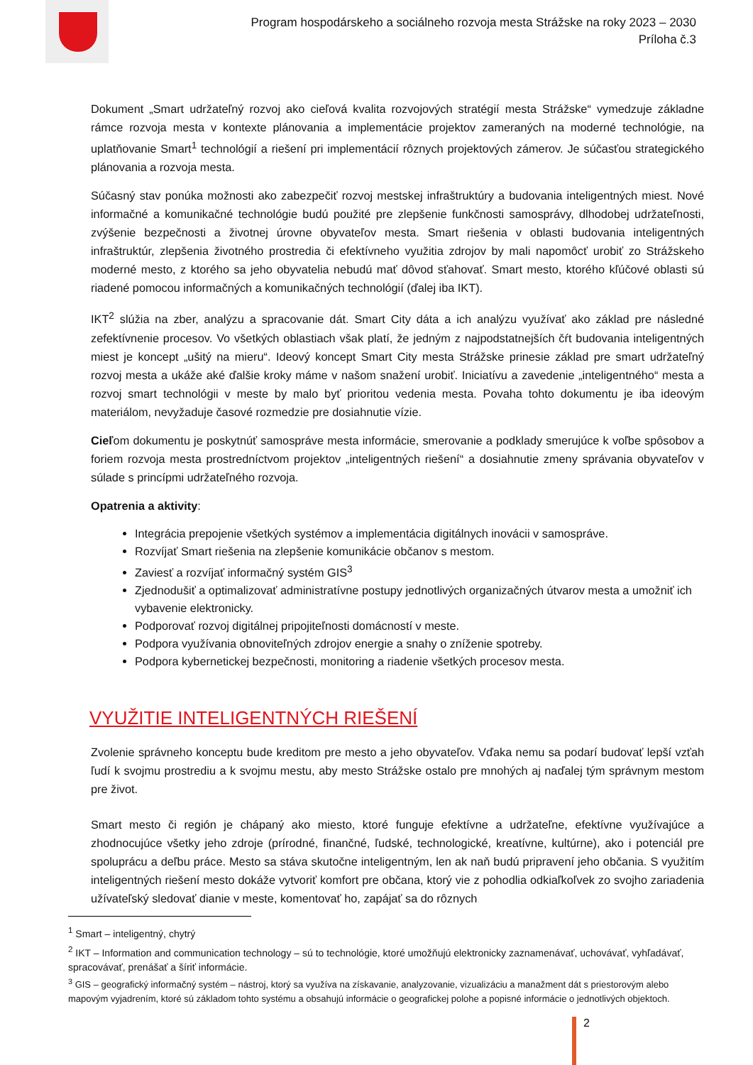Program hospodárskeho a sociálneho rozvoja mesta Strážske na roky 2023 – 2030
Príloha č.3
Dokument „Smart udržateľný rozvoj ako cieľová kvalita rozvojových stratégií mesta Strážske“ vymedzuje základne rámce rozvoja mesta v kontexte plánovania a implementácie projektov zameraných na moderné technológie, na uplatňovanie Smart<sup>1</sup> technológií a riešení pri implementácií rôznych projektových zámerov. Je súčasťou strategického plánovania a rozvoja mesta.
Súčasný stav ponúka možnosti ako zabezpečiť rozvoj mestskej infraštruktúry a budovania inteligentných miest. Nové informačné a komunikačné technológie budú použité pre zlepšenie funkčnosti samosprávy, dlhodobej udržateľnosti, zvýšenie bezpečnosti a životnej úrovne obyvateľov mesta. Smart riešenia v oblasti budovania inteligentných infraštruktúr, zlepšenia životného prostredia či efektívneho využitia zdrojov by mali napomôcť urobiť zo Strážskeho moderné mesto, z ktorého sa jeho obyvatelia nebudú mať dôvod sťahovať. Smart mesto, ktorého kľúčové oblasti sú riadené pomocou informačných a komunikačných technológií (ďalej iba IKT).
IKT<sup>2</sup> slúžia na zber, analýzu a spracovanie dát. Smart City dáta a ich analýzu využívať ako základ pre následné zefektívnenie procesov. Vo všetkých oblastiach však platí, že jedným z najpodstatnejších čŕt budovania inteligentných miest je koncept „ušitý na mieru“. Ideový koncept Smart City mesta Strážske prinesie základ pre smart udržateľný rozvoj mesta a ukáže aké ďalšie kroky máme v našom snažení urobiť. Iniciatívu a zavedenie „inteligentného“ mesta a rozvoj smart technológii v meste by malo byť prioritou vedenia mesta. Povaha tohto dokumentu je iba ideovým materiálom, nevyžaduje časové rozmedzie pre dosiahnutie vízie.
Cieľom dokumentu je poskytnúť samospráve mesta informácie, smerovanie a podklady smerujúce k voľbe spôsobov a foriem rozvoja mesta prostredníctvom projektov „inteligentných riešení“ a dosiahnutie zmeny správania obyvateľov v súlade s princípmi udržateľného rozvoja.
Opatrenia a aktivity:
Integrácia prepojenie všetkých systémov a implementácia digitálnych inovácii v samospráve.
Rozvíjať Smart riešenia na zlepšenie komunikácie občanov s mestom.
Zaviesť a rozvíjať informačný systém GIS<sup>3</sup>
Zjednodušiť a optimalizovať administratívne postupy jednotlivých organizačných útvarov mesta a umožniť ich vybavenie elektronicky.
Podporovať rozvoj digitálnej pripojiteľnosti domácností v meste.
Podpora využívania obnoviteľných zdrojov energie a snahy o zníženie spotreby.
Podpora kybernetickej bezpečnosti, monitoring a riadenie všetkých procesov mesta.
VYUŽITIE INTELIGENTNÝCH RIEŠENÍ
Zvolenie správneho konceptu bude kreditom pre mesto a jeho obyvateľov. Vďaka nemu sa podarí budovať lepší vzťah ľudí k svojmu prostrediu a k svojmu mestu, aby mesto Strážske ostalo pre mnohých aj naďalej tým správnym mestom pre život.
Smart mesto či región je chápaný ako miesto, ktoré funguje efektívne a udržateľne, efektívne využívajúce a zhodnocujúce všetky jeho zdroje (prírodné, finančné, ľudské, technologické, kreatívne, kultúrne), ako i potenciál pre spoluprácu a deľbu práce. Mesto sa stáva skutočne inteligentným, len ak naň budú pripravení jeho občania. S využitím inteligentných riešení mesto dokáže vytvoriť komfort pre občana, ktorý vie z pohodlia odkiaľkoľvek zo svojho zariadenia užívateľský sledovať dianie v meste, komentovať ho, zapájať sa do rôznych
<sup>1</sup> Smart – inteligentný, chytrý
<sup>2</sup> IKT – Information and communication technology – sú to technológie, ktoré umožňujú elektronicky zaznamenávať, uchovávať, vyhľadávať, spracovávať, prenášať a šíriť informácie.
<sup>3</sup> GIS – geografický informačný systém – nástroj, ktorý sa využíva na získavanie, analyzovanie, vizualizáciu a manažment dát s priestorovým alebo mapovým vyjadrením, ktoré sú základom tohto systému a obsahujú informácie o geografickej polohe a popisné informácie o jednotlivých objektoch.
2